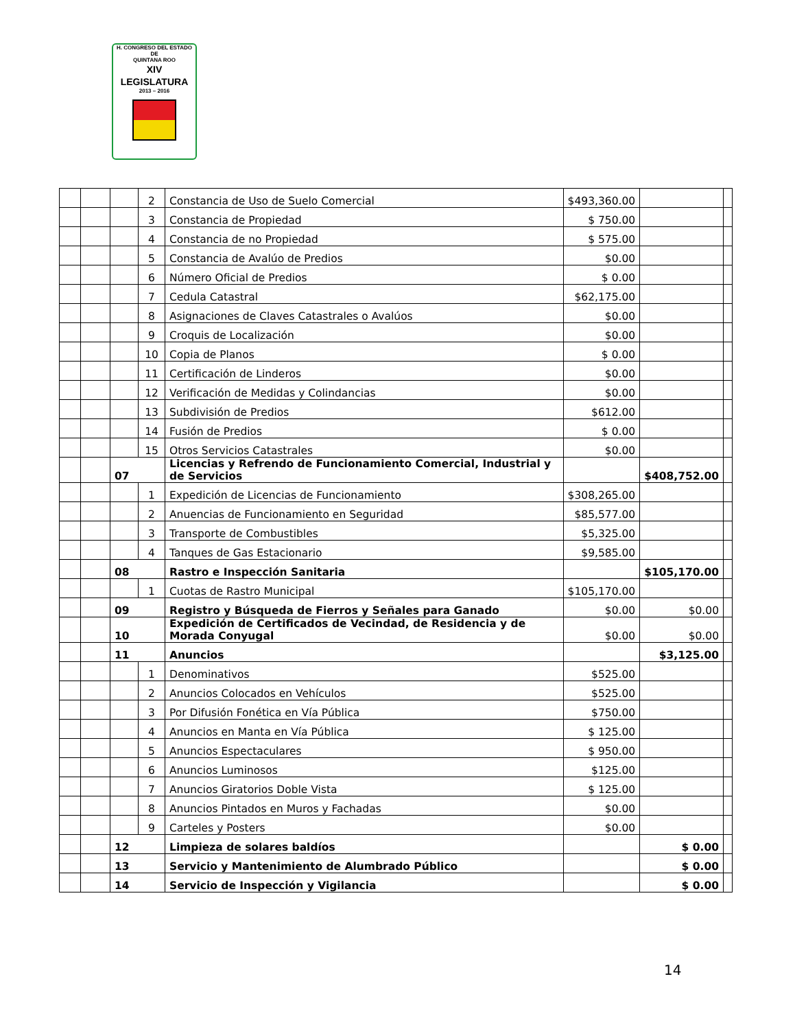H. CONGRESO DEL ESTADO
DE
QUINTANA ROO
XIV LEGISLATURA
2013 – 2016
| | | | 2 | Constancia de Uso de Suelo Comercial | $493,360.00 | | |
| | | | 3 | Constancia de Propiedad | $ 750.00 | | |
| | | | 4 | Constancia de no Propiedad | $ 575.00 | | |
| | | | 5 | Constancia de Avalúo de Predios | $0.00 | | |
| | | | 6 | Número Oficial de Predios | $ 0.00 | | |
| | | | 7 | Cedula Catastral | $62,175.00 | | |
| | | | 8 | Asignaciones de Claves Catastrales o Avalúos | $0.00 | | |
| | | | 9 | Croquis de Localización | $0.00 | | |
| | | | 10 | Copia de Planos | $ 0.00 | | |
| | | | 11 | Certificación de Linderos | $0.00 | | |
| | | | 12 | Verificación de Medidas y Colindancias | $0.00 | | |
| | | | 13 | Subdivisión de Predios | $612.00 | | |
| | | | 14 | Fusión de Predios | $ 0.00 | | |
| | | | 15 | Otros Servicios Catastrales | $0.00 | | |
| | | 07 | | Licencias y Refrendo de Funcionamiento Comercial, Industrial y de Servicios | | $408,752.00 | |
| | | | 1 | Expedición de Licencias de Funcionamiento | $308,265.00 | | |
| | | | 2 | Anuencias de Funcionamiento en Seguridad | $85,577.00 | | |
| | | | 3 | Transporte de Combustibles | $5,325.00 | | |
| | | | 4 | Tanques de Gas Estacionario | $9,585.00 | | |
| | | 08 | | Rastro e Inspección Sanitaria | | $105,170.00 | |
| | | | 1 | Cuotas de Rastro Municipal | $105,170.00 | | |
| | | 09 | | Registro y Búsqueda de Fierros y Señales para Ganado | $0.00 | $0.00 | |
| | | 10 | | Expedición de Certificados de Vecindad, de Residencia y de Morada Conyugal | $0.00 | $0.00 | |
| | | 11 | | Anuncios | | $3,125.00 | |
| | | | 1 | Denominativos | $525.00 | | |
| | | | 2 | Anuncios Colocados en Vehículos | $525.00 | | |
| | | | 3 | Por Difusión Fonética en Vía Pública | $750.00 | | |
| | | | 4 | Anuncios en Manta en Vía Pública | $ 125.00 | | |
| | | | 5 | Anuncios Espectaculares | $ 950.00 | | |
| | | | 6 | Anuncios Luminosos | $125.00 | | |
| | | | 7 | Anuncios Giratorios Doble Vista | $ 125.00 | | |
| | | | 8 | Anuncios Pintados en Muros y Fachadas | $0.00 | | |
| | | | 9 | Carteles y Posters | $0.00 | | |
| | | 12 | | Limpieza de solares baldíos | | $ 0.00 | |
| | | 13 | | Servicio y Mantenimiento de Alumbrado Público | | $ 0.00 | |
| | | 14 | | Servicio de Inspección y Vigilancia | | $ 0.00 | |
14